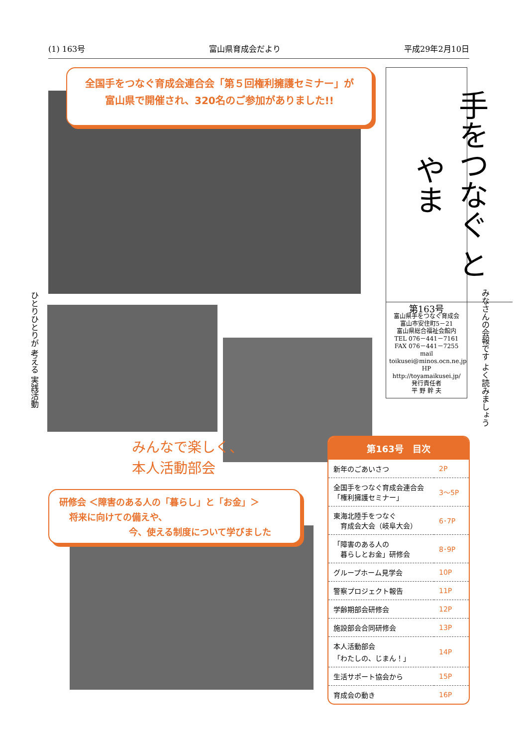(1) 163号 富山県育成会だより 平成29年2月10日
全国手をつなぐ育成会連合会「第５回権利擁護セミナー」が
富山県で開催され、320名のご参加がありました!!
手をつなぐ とやま
第163号
富山県手をつなぐ育成会
富山市安住町5－21
富山県総合福祉会館内
TEL 076－441－7161
FAX 076－441－7255
mail toikusei@minos.ocn.ne.jp
HP http://toyamaikusei.jp/
発行責任者
平 野 幹 夫
ひとりひとりが 考える 実践活動
みなさんの会報です よく読みましょう
みんなで楽しく、
本人活動部会
研修会 ＜障害のある人の「暮らし」と「お金」＞
将来に向けての備えや、
今、使える制度について学びました
第163号　目次
| 新年のごあいさつ | 2P |
| 全国手をつなぐ育成会連合会 「権利擁護セミナー」 | 3〜5P |
| 東海北陸手をつなぐ 育成会大会（岐阜大会） | 6･7P |
| 「障害のある人の 暮らしとお金」研修会 | 8･9P |
| グループホーム見学会 | 10P |
| 警察プロジェクト報告 | 11P |
| 学齢期部会研修会 | 12P |
| 施設部会合同研修会 | 13P |
| 本人活動部会 「わたしの、じまん！」 | 14P |
| 生活サポート協会から | 15P |
| 育成会の動き | 16P |